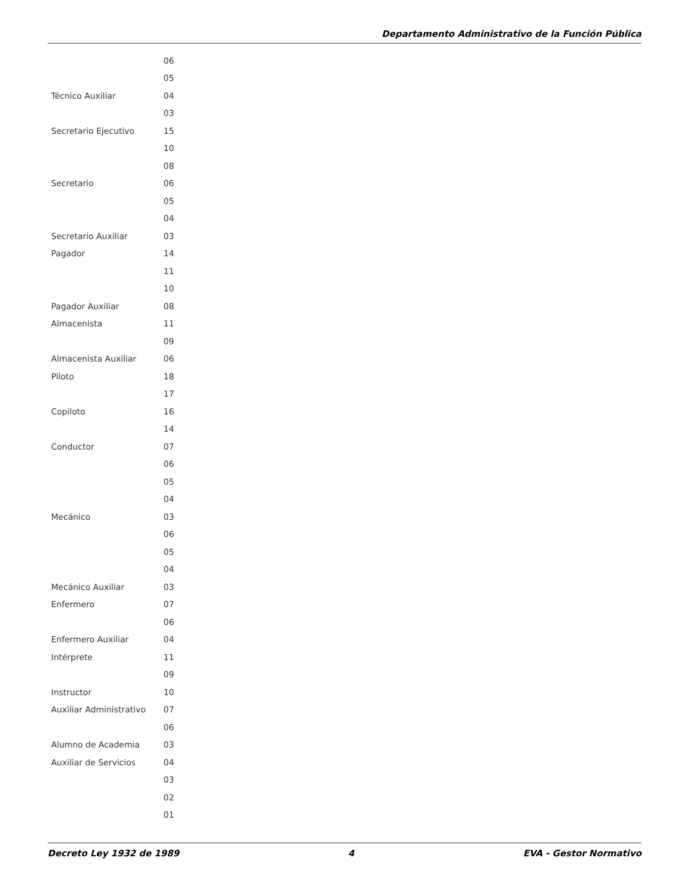Departamento Administrativo de la Función Pública
| | 06 |
| | 05 |
| Técnico Auxiliar | 04 |
| | 03 |
| Secretario Ejecutivo | 15 |
| | 10 |
| | 08 |
| Secretario | 06 |
| | 05 |
| | 04 |
| Secretario Auxiliar | 03 |
| Pagador | 14 |
| | 11 |
| | 10 |
| Pagador Auxiliar | 08 |
| Almacenista | 11 |
| | 09 |
| Almacenista Auxiliar | 06 |
| Piloto | 18 |
| | 17 |
| Copiloto | 16 |
| | 14 |
| Conductor | 07 |
| | 06 |
| | 05 |
| | 04 |
| Mecánico | 03 |
| | 06 |
| | 05 |
| | 04 |
| Mecánico Auxiliar | 03 |
| Enfermero | 07 |
| | 06 |
| Enfermero Auxiliar | 04 |
| Intérprete | 11 |
| | 09 |
| Instructor | 10 |
| Auxiliar Administrativo | 07 |
| | 06 |
| Alumno de Academia | 03 |
| Auxiliar de Servicios | 04 |
| | 03 |
| | 02 |
| | 01 |
Decreto Ley 1932 de 1989 4 EVA - Gestor Normativo